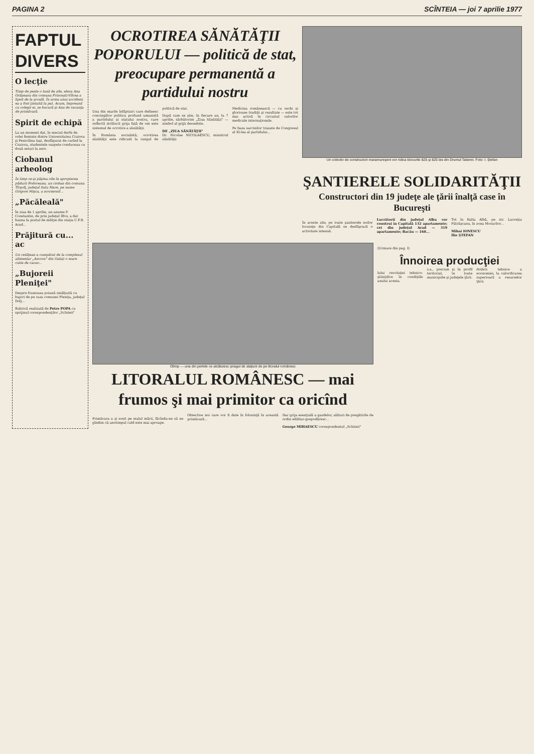PAGINA 2 SCÎNTEIA — joi 7 aprilie 1977
FAPTUL DIVERS
O lecţie
Timp de peste o lună de zile, eleva Ana Orăşeanu din comuna Frinceşti-Vîlcea a lipsit de la şcoală. În urma unui accident, ea a fost ţintuită la pat. Acum, împreună cu colegii ei, se bucură şi Ana de vacanţa de primăvară.
Spirit de echipă
La un moment dat, în meciul derbi de volei feminin dintre Universitatea Craiova şi Penicilina Iaşi, desfăşurat de curînd la Craiova, studentele oaspete conduceau cu două seturi la zero.
Ciobanul arheolog
În timp ce-şi păştea oile în apropierea pădurii Fodoreanu, un cioban din comuna Tîrşolţ, judeţul Satu Mare, pe nume Grigore Mişca, a scormonit...
„Păcăleală"
În ziua de 1 aprilie, un anume P. Constantin, de prin judeţul Ilfov, a dat buzna la postul de miliţie din staţia C.F.R. Arad...
Prăjitură cu... ac
Un cetăţean a cumpărat de la complexul alimentar „Ancora" din Galaţi o mare cutie de cacao...
„Bujoreii Pleniţei"
Despre frumoasa poiană smălţuită cu bujori de pe raza comunei Pleniţa, judeţul Dolj...
Rubrică realizată de Petre POPA cu sprijinul corespondenţilor „Scînteii"
OCROTIREA SĂNĂTĂŢII POPORULUI — politică de stat, preocupare permanentă a partidului nostru
Una din marile înfăptuiri care definesc convingător politica profund umanistă a partidului şi statului nostru, care reflectă strălucit grija faţă de om este sistemul de ocrotire a sănătăţii.
În România socialistă, ocrotirea sănătăţii este ridicată la rangul de politică de stat.
După cum se ştie, în fiecare an, la 7 aprilie, sărbătorim „Ziua Sănătăţii" — simbol al grijii deosebite.
DE „ZIUA SĂNĂTĂŢII"
Dr. Nicolae NICOLAESCU, ministrul sănătăţii
Medicina românească — cu vechi şi glorioase tradiţii şi rezultate — este tot mai activă în circuitul valorilor medicale internaţionale.
Pe baza sarcinilor trasate de Congresul al XI-lea al partidului...
Un colectiv de constructori maramureşeni vor ridica blocurile 825 şi 825 bis din Drumul Taberei. Foto: I. Ştefan
ŞANTIERELE SOLIDARITĂŢII
Constructori din 19 judeţe ale ţării înalţă case în Bucureşti
În aceste zile, pe toate şantierele noilor locuinţe din Capitală se desfăşoară o activitate intensă.
Lucrătorii din judeţul Alba vor construi în Capitală 132 apartamente; cei din judeţul Arad — 319 apartamente; Bacău — 168...
Tot în Balta Albă, pe str. Lucreţiu Pătrăşcanu, în zona Morarilor...
Mihai IONESCU
Ilie ŞTEFAN
Olimp — una din perlele ce alcătuiesc şiragul de staţiuni de pe litoralul românesc
LITORALUL ROMÂNESC — mai frumos şi mai primitor ca oricînd
Primăvara a şi sosit pe malul mării, făcîndu-ne să ne gîndim că anotimpul cald este mai aproape.
Obiective noi care vor fi date în folosinţă în această primăvară...
Dar grija esenţială a gazdelor, alături de pregătirile de ordin edilitar-gospodăresc...
George MIHAESCU corespondentul „Scînteii"
(Urmare din pag. I)
Înnoirea producţiei
lului revoluţiei tehnico-ştiinţifice în condiţiile anului acesta.
s.a., precum şi în profil teritorial, în toate municipiile şi judeţele ţării.
dotării tehnice a economiei, la valorificarea superioară a resurselor ţării.